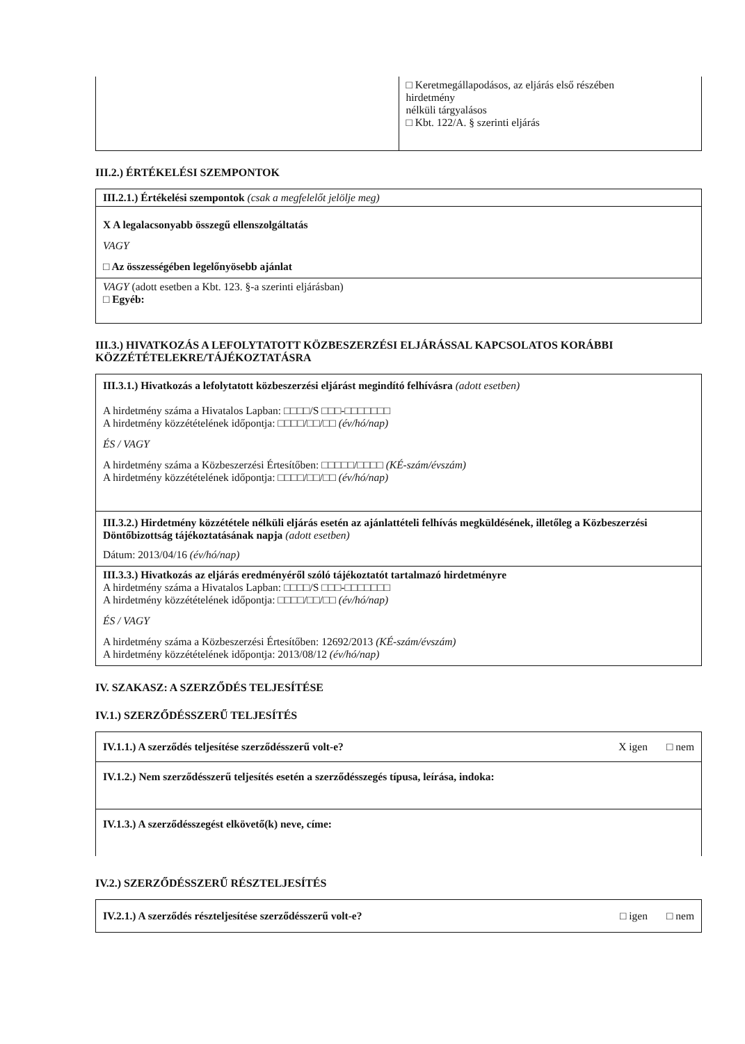| | □ Keretmegállapodásos, az eljárás első részében hirdetmény nélküli tárgyalásos □ Kbt. 122/A. § szerinti eljárás |
III.2.) ÉRTÉKELÉSI SZEMPONTOK
| III.2.1.) Értékelési szempontok (csak a megfelelőt jelölje meg) |
| X A legalacsonyabb összegű ellenszolgáltatás VAGY □ Az összességében legelőnyösebb ajánlat |
| VAGY (adott esetben a Kbt. 123. §-a szerinti eljárásban) □ Egyéb: |
III.3.) HIVATKOZÁS A LEFOLYTATOTT KÖZBESZERZÉSI ELJÁRÁSSAL KAPCSOLATOS KORÁBBI KÖZZÉTÉTELEKRE/TÁJÉKOZTATÁSRA
| III.3.1.) Hivatkozás a lefolytatott közbeszerzési eljárást megindító felhívásra (adott esetben) A hirdetmény száma a Hivatalos Lapban: □□□□/S □□□-□□□□□□□ A hirdetmény közzétételének időpontja: □□□□/□□/□□ (év/hó/nap) ÉS / VAGY A hirdetmény száma a Közbeszerzési Értesítőben: □□□□□/□□□□ (KÉ-szám/évszám) A hirdetmény közzétételének időpontja: □□□□/□□/□□ (év/hó/nap) |
| III.3.2.) Hirdetmény közzététele nélküli eljárás esetén az ajánlattételi felhívás megküldésének, illetőleg a Közbeszerzési Döntőbizottság tájékoztatásának napja (adott esetben) Dátum: 2013/04/16 (év/hó/nap) |
| III.3.3.) Hivatkozás az eljárás eredményéről szóló tájékoztatót tartalmazó hirdetményre A hirdetmény száma a Hivatalos Lapban: □□□□/S □□□-□□□□□□□ A hirdetmény közzétételének időpontja: □□□□/□□/□□ (év/hó/nap) ÉS / VAGY A hirdetmény száma a Közbeszerzési Értesítőben: 12692/2013 (KÉ-szám/évszám) A hirdetmény közzétételének időpontja: 2013/08/12 (év/hó/nap) |
IV. SZAKASZ: A SZERZŐDÉS TELJESÍTÉSE
IV.1.) SZERZŐDÉSSZERŰ TELJESÍTÉS
| IV.1.1.) A szerződés teljesítése szerződésszerű volt-e? X igen □ nem |
| IV.1.2.) Nem szerződésszerű teljesítés esetén a szerződésszegés típusa, leírása, indoka: |
| IV.1.3.) A szerződésszegést elkövető(k) neve, címe: |
IV.2.) SZERZŐDÉSSZERŰ RÉSZTELJESÍTÉS
| IV.2.1.) A szerződés részteljesítése szerződésszerű volt-e? □ igen □ nem |